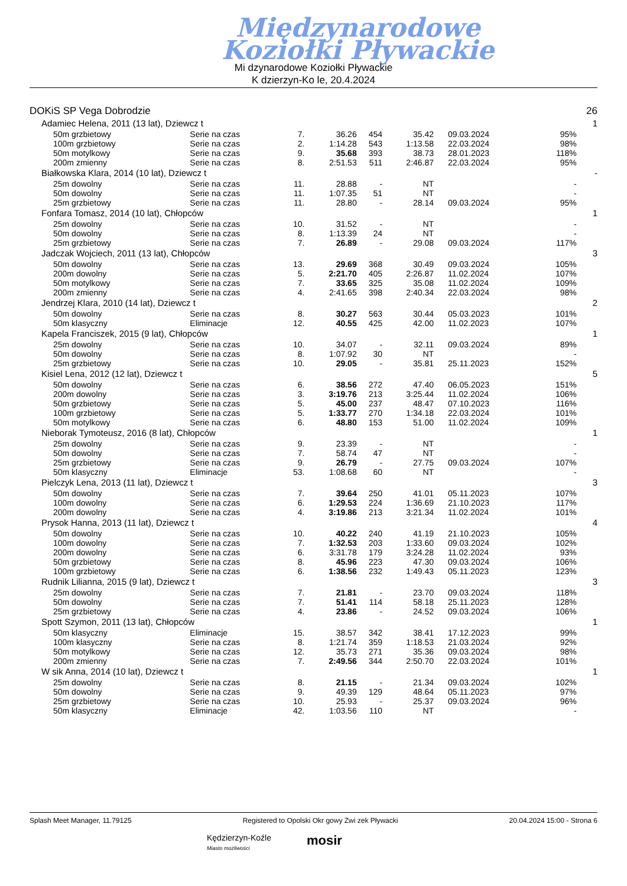Międzynarodowe
Koziołki Pływackie
Mi dzynarodowe Koziołki Pływackie
K dzierzyn-Ko le, 20.4.2024
| DOKiS SP Vega Dobrodzie | | | | | | | | 26 |
| Adamiec Helena, 2011 (13 lat), Dziewcz t | | | | | | | | 1 |
| 50m grzbietowy | Serie na czas | 7. | 36.26 | 454 | 35.42 | 09.03.2024 | 95% | |
| 100m grzbietowy | Serie na czas | 2. | 1:14.28 | 543 | 1:13.58 | 22.03.2024 | 98% | |
| 50m motylkowy | Serie na czas | 9. | 35.68 | 393 | 38.73 | 28.01.2023 | 118% | |
| 200m zmienny | Serie na czas | 8. | 2:51.53 | 511 | 2:46.87 | 22.03.2024 | 95% | |
| Białkowska Klara, 2014 (10 lat), Dziewcz t | | | | | | | | - |
| 25m dowolny | Serie na czas | 11. | 28.88 | - | NT | | - | |
| 50m dowolny | Serie na czas | 11. | 1:07.35 | 51 | NT | | - | |
| 25m grzbietowy | Serie na czas | 11. | 28.80 | - | 28.14 | 09.03.2024 | 95% | |
| Fonfara Tomasz, 2014 (10 lat), Chłopców | | | | | | | | 1 |
| 25m dowolny | Serie na czas | 10. | 31.52 | - | NT | | - | |
| 50m dowolny | Serie na czas | 8. | 1:13.39 | 24 | NT | | - | |
| 25m grzbietowy | Serie na czas | 7. | 26.89 | - | 29.08 | 09.03.2024 | 117% | |
| Jadczak Wojciech, 2011 (13 lat), Chłopców | | | | | | | | 3 |
| 50m dowolny | Serie na czas | 13. | 29.69 | 368 | 30.49 | 09.03.2024 | 105% | |
| 200m dowolny | Serie na czas | 5. | 2:21.70 | 405 | 2:26.87 | 11.02.2024 | 107% | |
| 50m motylkowy | Serie na czas | 7. | 33.65 | 325 | 35.08 | 11.02.2024 | 109% | |
| 200m zmienny | Serie na czas | 4. | 2:41.65 | 398 | 2:40.34 | 22.03.2024 | 98% | |
| Jendrzej Klara, 2010 (14 lat), Dziewcz t | | | | | | | | 2 |
| 50m dowolny | Serie na czas | 8. | 30.27 | 563 | 30.44 | 05.03.2023 | 101% | |
| 50m klasyczny | Eliminacje | 12. | 40.55 | 425 | 42.00 | 11.02.2023 | 107% | |
| Kapela Franciszek, 2015 (9 lat), Chłopców | | | | | | | | 1 |
| 25m dowolny | Serie na czas | 10. | 34.07 | - | 32.11 | 09.03.2024 | 89% | |
| 50m dowolny | Serie na czas | 8. | 1:07.92 | 30 | NT | | - | |
| 25m grzbietowy | Serie na czas | 10. | 29.05 | - | 35.81 | 25.11.2023 | 152% | |
| Kisiel Lena, 2012 (12 lat), Dziewcz t | | | | | | | | 5 |
| 50m dowolny | Serie na czas | 6. | 38.56 | 272 | 47.40 | 06.05.2023 | 151% | |
| 200m dowolny | Serie na czas | 3. | 3:19.76 | 213 | 3:25.44 | 11.02.2024 | 106% | |
| 50m grzbietowy | Serie na czas | 5. | 45.00 | 237 | 48.47 | 07.10.2023 | 116% | |
| 100m grzbietowy | Serie na czas | 5. | 1:33.77 | 270 | 1:34.18 | 22.03.2024 | 101% | |
| 50m motylkowy | Serie na czas | 6. | 48.80 | 153 | 51.00 | 11.02.2024 | 109% | |
| Nieborak Tymoteusz, 2016 (8 lat), Chłopców | | | | | | | | 1 |
| 25m dowolny | Serie na czas | 9. | 23.39 | - | NT | | - | |
| 50m dowolny | Serie na czas | 7. | 58.74 | 47 | NT | | - | |
| 25m grzbietowy | Serie na czas | 9. | 26.79 | - | 27.75 | 09.03.2024 | 107% | |
| 50m klasyczny | Eliminacje | 53. | 1:08.68 | 60 | NT | | - | |
| Pielczyk Lena, 2013 (11 lat), Dziewcz t | | | | | | | | 3 |
| 50m dowolny | Serie na czas | 7. | 39.64 | 250 | 41.01 | 05.11.2023 | 107% | |
| 100m dowolny | Serie na czas | 6. | 1:29.53 | 224 | 1:36.69 | 21.10.2023 | 117% | |
| 200m dowolny | Serie na czas | 4. | 3:19.86 | 213 | 3:21.34 | 11.02.2024 | 101% | |
| Prysok Hanna, 2013 (11 lat), Dziewcz t | | | | | | | | 4 |
| 50m dowolny | Serie na czas | 10. | 40.22 | 240 | 41.19 | 21.10.2023 | 105% | |
| 100m dowolny | Serie na czas | 7. | 1:32.53 | 203 | 1:33.60 | 09.03.2024 | 102% | |
| 200m dowolny | Serie na czas | 6. | 3:31.78 | 179 | 3:24.28 | 11.02.2024 | 93% | |
| 50m grzbietowy | Serie na czas | 8. | 45.96 | 223 | 47.30 | 09.03.2024 | 106% | |
| 100m grzbietowy | Serie na czas | 6. | 1:38.56 | 232 | 1:49.43 | 05.11.2023 | 123% | |
| Rudnik Lilianna, 2015 (9 lat), Dziewcz t | | | | | | | | 3 |
| 25m dowolny | Serie na czas | 7. | 21.81 | - | 23.70 | 09.03.2024 | 118% | |
| 50m dowolny | Serie na czas | 7. | 51.41 | 114 | 58.18 | 25.11.2023 | 128% | |
| 25m grzbietowy | Serie na czas | 4. | 23.86 | - | 24.52 | 09.03.2024 | 106% | |
| Spott Szymon, 2011 (13 lat), Chłopców | | | | | | | | 1 |
| 50m klasyczny | Eliminacje | 15. | 38.57 | 342 | 38.41 | 17.12.2023 | 99% | |
| 100m klasyczny | Serie na czas | 8. | 1:21.74 | 359 | 1:18.53 | 21.03.2024 | 92% | |
| 50m motylkowy | Serie na czas | 12. | 35.73 | 271 | 35.36 | 09.03.2024 | 98% | |
| 200m zmienny | Serie na czas | 7. | 2:49.56 | 344 | 2:50.70 | 22.03.2024 | 101% | |
| W sik Anna, 2014 (10 lat), Dziewcz t | | | | | | | | 1 |
| 25m dowolny | Serie na czas | 8. | 21.15 | - | 21.34 | 09.03.2024 | 102% | |
| 50m dowolny | Serie na czas | 9. | 49.39 | 129 | 48.64 | 05.11.2023 | 97% | |
| 25m grzbietowy | Serie na czas | 10. | 25.93 | - | 25.37 | 09.03.2024 | 96% | |
| 50m klasyczny | Eliminacje | 42. | 1:03.56 | 110 | NT | | - | |
Splash Meet Manager, 11.79125 Registered to Opolski Okr gowy Zwi zek Pływacki 20.04.2024 15:00 - Strona 6
Kędzierzyn-Koźle
Miasto możliwości mosir